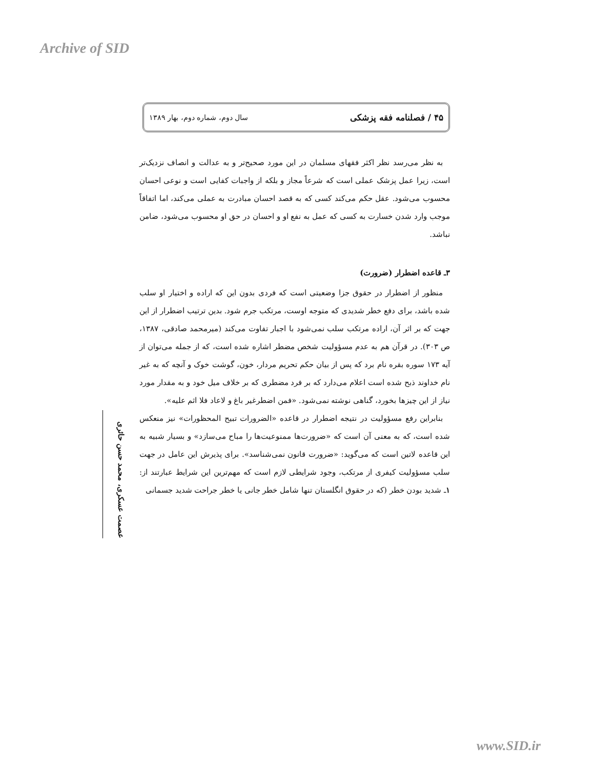Archive of SID
۴۵ / فصلنامه فقه پزشکی سال دوم، شماره دوم، بهار ۱۳۸۹
به نظر می‌رسد نظر اکثر فقهای مسلمان در این مورد صحیح‌تر و به عدالت و انصاف نزدیک‌تر است، زیرا عمل پزشک عملی است که شرعاً مجاز و بلکه از واجبات کفایی است و نوعی احسان محسوب می‌شود. عقل حکم می‌کند کسی که به قصد احسان مبادرت به عملی می‌کند، اما اتفاقاً موجب وارد شدن خسارت به کسی که عمل به نفع او و احسان در حق او محسوب می‌شود، ضامن نباشد.
۳ـ قاعده اضطرار (ضرورت)
منظور از اضطرار در حقوق جزا وضعیتی است که فردی بدون این که اراده و اختیار او سلب شده باشد، برای دفع خطر شدیدی که متوجه اوست، مرتکب جرم شود. بدین ترتیب اضطرار از این جهت که بر اثر آن، اراده مرتکب سلب نمی‌شود با اجبار تفاوت می‌کند (میرمحمد صادقی، ۱۳۸۷، ص ۳۰۳). در قرآن هم به عدم مسؤولیت شخص مضطر اشاره شده است، که از جمله می‌توان از آیه ۱۷۳ سوره بقره نام برد که پس از بیان حکم تحریم مردار، خون، گوشت خوک و آنچه که به غیر نام خداوند ذبح شده است اعلام می‌دارد که بر فرد مضطری که بر خلاف میل خود و به مقدار مورد نیاز از این چیزها بخورد، گناهی نوشته نمی‌شود. «فمن اضطرغیر باغ و لاعاد فلا اثم علیه».
بنابراین رفع مسؤولیت در نتیجه اضطرار در قاعده «الضرورات تبیح المحظورات» نیز منعکس شده است، که به معنی آن است که «ضرورت‌ها ممنوعیت‌ها را مباح می‌سازد» و بسیار شبیه به این قاعده لاتین است که می‌گوید: «ضرورت قانون نمی‌شناسد». برای پذیرش این عامل در جهت سلب مسؤولیت کیفری از مرتکب، وجود شرایطی لازم است که مهم‌ترین این شرایط عبارتند از: ۱ـ شدید بودن خطر (که در حقوق انگلستان تنها شامل خطر جانی یا خطر جراحت شدید جسمانی
عصمت عسکری، محمد حسن حائری
www.SID.ir